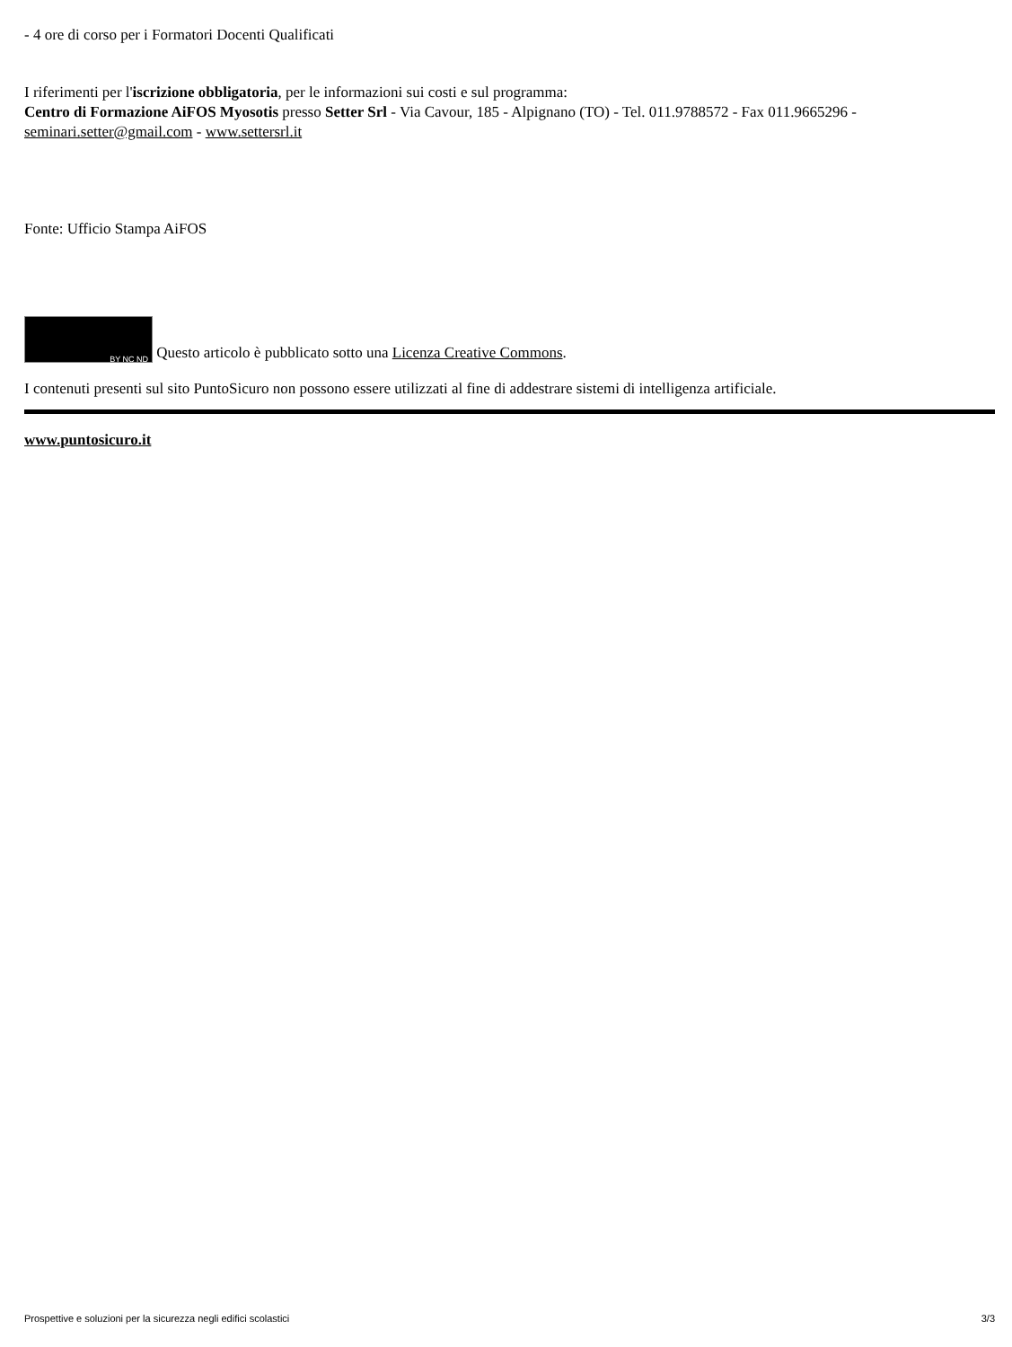- 4 ore di corso per i Formatori Docenti Qualificati
I riferimenti per l'iscrizione obbligatoria, per le informazioni sui costi e sul programma:
Centro di Formazione AiFOS Myosotis presso Setter Srl - Via Cavour, 185 - Alpignano (TO) - Tel. 011.9788572 - Fax 011.9665296 - seminari.setter@gmail.com - www.settersrl.it
Fonte: Ufficio Stampa AiFOS
BY NC ND Questo articolo è pubblicato sotto una Licenza Creative Commons.
I contenuti presenti sul sito PuntoSicuro non possono essere utilizzati al fine di addestrare sistemi di intelligenza artificiale.
www.puntosicuro.it
Prospettive e soluzioni per la sicurezza negli edifici scolastici 3/3